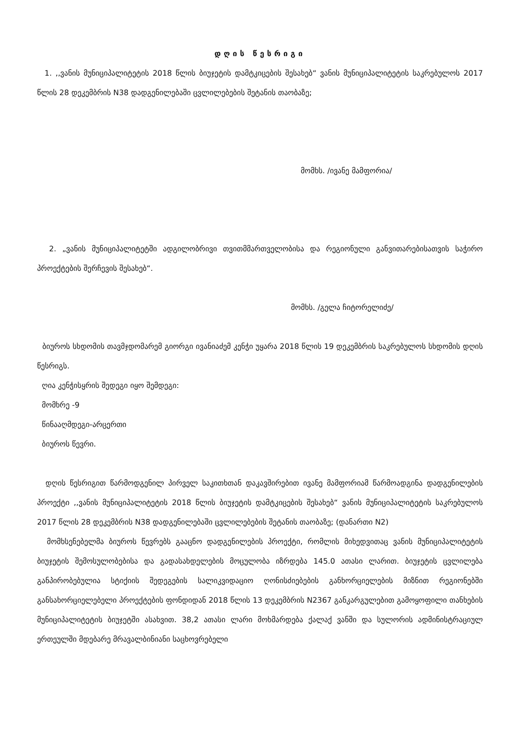დღის წესრიგი
1. ,,ვანის მუნიციპალიტეტის 2018 წლის ბიუჯეტის დამტკიცების შესახებ“ ვანის მუნიციპალიტეტის საკრებულოს 2017 წლის 28 დეკემბრის N38 დადგენილებაში ცვლილებების შეტანის თაობაზე;
მომხს. /ივანე მამფორია/
2. „ვანის მუნიციპალიტეტში ადგილობრივი თვითმმართველობისა და რეგიონული განვითარებისათვის საჭირო პროექტების შერჩევის შესახებ“.
მომხს. /გელა ჩიტორელიძე/
ბიუროს სხდომის თავმჯდომარემ გიორგი ივანიაძემ კენჭი უყარა 2018 წლის 19 დეკემბრის საკრებულოს სხდომის დღის წესრიგს.
ღია კენჭისყრის შედეგი იყო შემდეგი:
მომხრე -9
წინააღმდეგი-არცერთი
ბიუროს წევრი.
დღის წესრიგით წარმოდგენილ პირველ საკითხთან დაკავშირებით ივანე მამფორიამ წარმოადგინა დადგენილების პროექტი ,,ვანის მუნიციპალიტეტის 2018 წლის ბიუჯეტის დამტკიცების შესახებ“ ვანის მუნიციპალიტეტის საკრებულოს 2017 წლის 28 დეკემბრის N38 დადგენილებაში ცვლილებების შეტანის თაობაზე; (დანართი N2)
მომხსენებელმა ბიუროს წევრებს გააცნო დადგენილების პროექტი, რომლის მიხედვითაც ვანის მუნიციპალიტეტის ბიუჯეტის შემოსულობებისა და გადასახდელების მოცულობა იზრდება 145.0 ათასი ლარით. ბიუჯეტის ცვლილება განპირობებულია სტიქიის შედეგების სალიკვიდაციო ღონისძიებების განხორციელების მიზნით რეგიონებში განსახორციელებელი პროექტების ფონდიდან 2018 წლის 13 დეკემბრის N2367 განკარგულებით გამოყოფილი თანხების მუნიციპალიტეტის ბიუჯეტში ასახვით. 38,2 ათასი ლარი მოხმარდება ქალაქ ვანში და სულორის ადმინისტრაციულ ერთეულში მდებარე მრავალბინიანი საცხოვრებელი